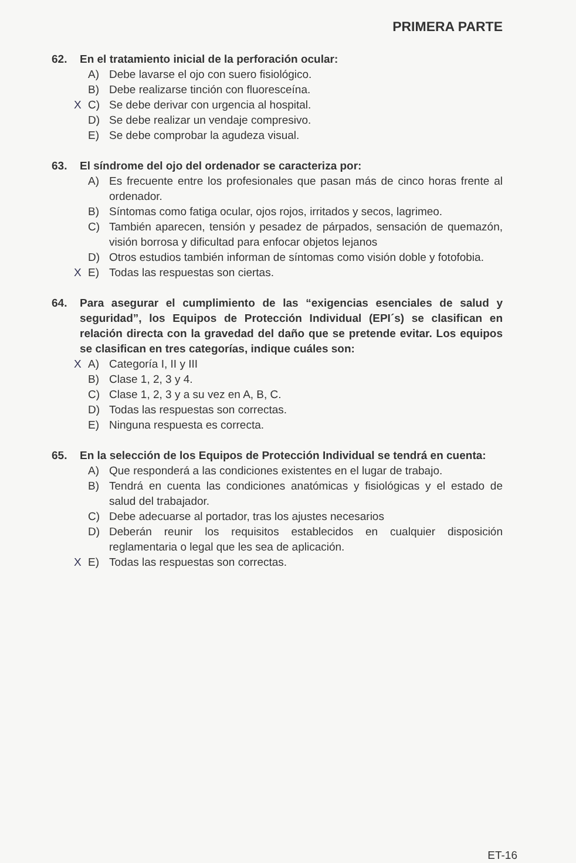PRIMERA PARTE
62. En el tratamiento inicial de la perforación ocular:
A) Debe lavarse el ojo con suero fisiológico.
B) Debe realizarse tinción con fluoresceína.
X C) Se debe derivar con urgencia al hospital.
D) Se debe realizar un vendaje compresivo.
E) Se debe comprobar la agudeza visual.
63. El síndrome del ojo del ordenador se caracteriza por:
A) Es frecuente entre los profesionales que pasan más de cinco horas frente al ordenador.
B) Síntomas como fatiga ocular, ojos rojos, irritados y secos, lagrimeo.
C) También aparecen, tensión y pesadez de párpados, sensación de quemazón, visión borrosa y dificultad para enfocar objetos lejanos
D) Otros estudios también informan de síntomas como visión doble y fotofobia.
X E) Todas las respuestas son ciertas.
64. Para asegurar el cumplimiento de las “exigencias esenciales de salud y seguridad”, los Equipos de Protección Individual (EPI´s) se clasifican en relación directa con la gravedad del daño que se pretende evitar. Los equipos se clasifican en tres categorías, indique cuáles son:
X A) Categoría I, II y III
B) Clase 1, 2, 3 y 4.
C) Clase 1, 2, 3 y a su vez en A, B, C.
D) Todas las respuestas son correctas.
E) Ninguna respuesta es correcta.
65. En la selección de los Equipos de Protección Individual se tendrá en cuenta:
A) Que responderá a las condiciones existentes en el lugar de trabajo.
B) Tendrá en cuenta las condiciones anatómicas y fisiológicas y el estado de salud del trabajador.
C) Debe adecuarse al portador, tras los ajustes necesarios
D) Deberán reunir los requisitos establecidos en cualquier disposición reglamentaria o legal que les sea de aplicación.
X E) Todas las respuestas son correctas.
ET-16